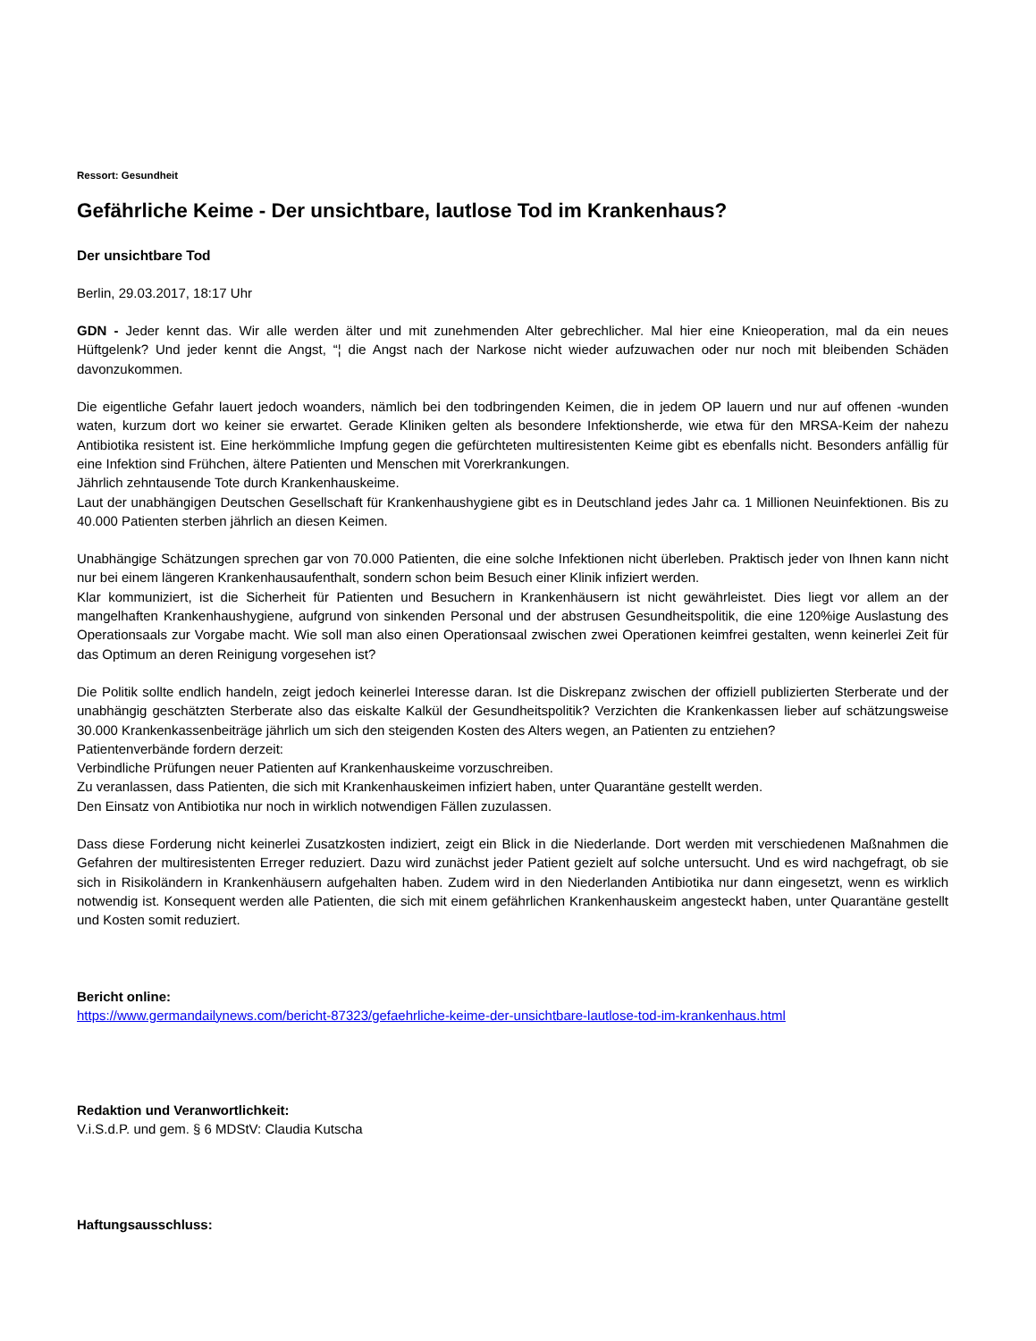Ressort: Gesundheit
Gefährliche Keime - Der unsichtbare, lautlose Tod im Krankenhaus?
Der unsichtbare Tod
Berlin, 29.03.2017, 18:17 Uhr
GDN - Jeder kennt das. Wir alle werden älter und mit zunehmenden Alter gebrechlicher. Mal hier eine Knieoperation, mal da ein neues Hüftgelenk? Und jeder kennt die Angst, “¦ die Angst nach der Narkose nicht wieder aufzuwachen oder nur noch mit bleibenden Schäden davonzukommen.
Die eigentliche Gefahr lauert jedoch woanders, nämlich bei den todbringenden Keimen, die in jedem OP lauern und nur auf offenen -wunden waten, kurzum dort wo keiner sie erwartet. Gerade Kliniken gelten als besondere Infektionsherde, wie etwa für den MRSA-Keim der nahezu Antibiotika resistent ist. Eine herkömmliche Impfung gegen die gefürchteten multiresistenten Keime gibt es ebenfalls nicht. Besonders anfällig für eine Infektion sind Frühchen, ältere Patienten und Menschen mit Vorerkrankungen.
Jährlich zehntausende Tote durch Krankenhauskeime.
Laut der unabhängigen Deutschen Gesellschaft für Krankenhaushygiene gibt es in Deutschland jedes Jahr ca. 1 Millionen Neuinfektionen. Bis zu 40.000 Patienten sterben jährlich an diesen Keimen.
Unabhängige Schätzungen sprechen gar von 70.000 Patienten, die eine solche Infektionen nicht überleben. Praktisch jeder von Ihnen kann nicht nur bei einem längeren Krankenhausaufenthalt, sondern schon beim Besuch einer Klinik infiziert werden.
Klar kommuniziert, ist die Sicherheit für Patienten und Besuchern in Krankenhäusern ist nicht gewährleistet. Dies liegt vor allem an der mangelhaften Krankenhaushygiene, aufgrund von sinkenden Personal und der abstrusen Gesundheitspolitik, die eine 120%ige Auslastung des Operationsaals zur Vorgabe macht. Wie soll man also einen Operationsaal zwischen zwei Operationen keimfrei gestalten, wenn keinerlei Zeit für das Optimum an deren Reinigung vorgesehen ist?
Die Politik sollte endlich handeln, zeigt jedoch keinerlei Interesse daran. Ist die Diskrepanz zwischen der offiziell publizierten Sterberate und der unabhängig geschätzten Sterberate also das eiskalte Kalkül der Gesundheitspolitik? Verzichten die Krankenkassen lieber auf schätzungsweise 30.000 Krankenkassenbeiträge jährlich um sich den steigenden Kosten des Alters wegen, an Patienten zu entziehen?
Patientenverbände fordern derzeit:
Verbindliche Prüfungen neuer Patienten auf Krankenhauskeime vorzuschreiben.
Zu veranlassen, dass Patienten, die sich mit Krankenhauskeimen infiziert haben, unter Quarantäne gestellt werden.
Den Einsatz von Antibiotika nur noch in wirklich notwendigen Fällen zuzulassen.
Dass diese Forderung nicht keinerlei Zusatzkosten indiziert, zeigt ein Blick in die Niederlande. Dort werden mit verschiedenen Maßnahmen die Gefahren der multiresistenten Erreger reduziert. Dazu wird zunächst jeder Patient gezielt auf solche untersucht. Und es wird nachgefragt, ob sie sich in Risikoländern in Krankenhäusern aufgehalten haben. Zudem wird in den Niederlanden Antibiotika nur dann eingesetzt, wenn es wirklich notwendig ist. Konsequent werden alle Patienten, die sich mit einem gefährlichen Krankenhauskeim angesteckt haben, unter Quarantäne gestellt und Kosten somit reduziert.
Bericht online:
https://www.germandailynews.com/bericht-87323/gefaehrliche-keime-der-unsichtbare-lautlose-tod-im-krankenhaus.html
Redaktion und Veranwortlichkeit:
V.i.S.d.P. und gem. § 6 MDStV: Claudia Kutscha
Haftungsausschluss: